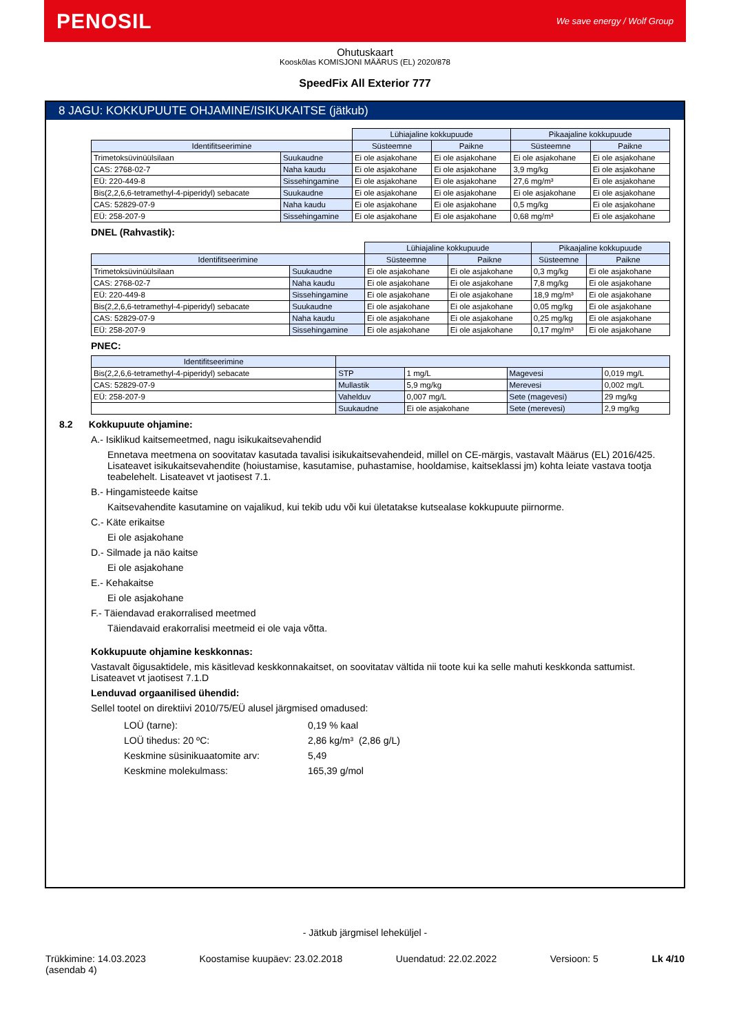PENOSIL
We save energy / Wolf Group
Ohutuskaart
Kooskõlas KOMISJONI MÄÄRUS (EL) 2020/878
SpeedFix All Exterior 777
8 JAGU: KOKKUPUUTE OHJAMINE/ISIKUKAITSE (jätkub)
| | | Lühiajaline kokkupuude | | Pikaajaline kokkupuude | |
| --- | --- | --- | --- | --- | --- |
| Identifitseerimine | | Süsteemne | Paikne | Süsteemne | Paikne |
| Trimetoksüvinüülsilaan | Suukaudne | Ei ole asjakohane | Ei ole asjakohane | Ei ole asjakohane | Ei ole asjakohane |
| CAS: 2768-02-7 | Naha kaudu | Ei ole asjakohane | Ei ole asjakohane | 3,9 mg/kg | Ei ole asjakohane |
| EÜ: 220-449-8 | Sissehingamine | Ei ole asjakohane | Ei ole asjakohane | 27,6 mg/m³ | Ei ole asjakohane |
| Bis(2,2,6,6-tetramethyl-4-piperidyl) sebacate | Suukaudne | Ei ole asjakohane | Ei ole asjakohane | Ei ole asjakohane | Ei ole asjakohane |
| CAS: 52829-07-9 | Naha kaudu | Ei ole asjakohane | Ei ole asjakohane | 0,5 mg/kg | Ei ole asjakohane |
| EÜ: 258-207-9 | Sissehingamine | Ei ole asjakohane | Ei ole asjakohane | 0,68 mg/m³ | Ei ole asjakohane |
DNEL (Rahvastik):
| | | Lühiajaline kokkupuude | | Pikaajaline kokkupuude | |
| --- | --- | --- | --- | --- | --- |
| Identifitseerimine | | Süsteemne | Paikne | Süsteemne | Paikne |
| Trimetoksüvinüülsilaan | Suukaudne | Ei ole asjakohane | Ei ole asjakohane | 0,3 mg/kg | Ei ole asjakohane |
| CAS: 2768-02-7 | Naha kaudu | Ei ole asjakohane | Ei ole asjakohane | 7,8 mg/kg | Ei ole asjakohane |
| EÜ: 220-449-8 | Sissehingamine | Ei ole asjakohane | Ei ole asjakohane | 18,9 mg/m³ | Ei ole asjakohane |
| Bis(2,2,6,6-tetramethyl-4-piperidyl) sebacate | Suukaudne | Ei ole asjakohane | Ei ole asjakohane | 0,05 mg/kg | Ei ole asjakohane |
| CAS: 52829-07-9 | Naha kaudu | Ei ole asjakohane | Ei ole asjakohane | 0,25 mg/kg | Ei ole asjakohane |
| EÜ: 258-207-9 | Sissehingamine | Ei ole asjakohane | Ei ole asjakohane | 0,17 mg/m³ | Ei ole asjakohane |
PNEC:
| Identifitseerimine | | | | |
| --- | --- | --- | --- | --- |
| Bis(2,2,6,6-tetramethyl-4-piperidyl) sebacate | STP | 1 mg/L | Magevesi | 0,019 mg/L |
| CAS: 52829-07-9 | Mullastik | 5,9 mg/kg | Merevesi | 0,002 mg/L |
| EÜ: 258-207-9 | Vahelduv | 0,007 mg/L | Sete (magevesi) | 29 mg/kg |
| | Suukaudne | Ei ole asjakohane | Sete (merevesi) | 2,9 mg/kg |
8.2 Kokkupuute ohjamine:
A.- Isiklikud kaitsemeetmed, nagu isikukaitsevahendid
Ennetava meetmena on soovitatav kasutada tavalisi isikukaitsevahendeid, millel on CE-märgis, vastavalt Määrus (EL) 2016/425. Lisateavet isikukaitsevahendite (hoiustamise, kasutamise, puhastamise, hooldamise, kaitseklassi jm) kohta leiate vastava tootja teabelehelt. Lisateavet vt jaotisest 7.1.
B.- Hingamisteede kaitse
Kaitsevahendite kasutamine on vajalikud, kui tekib udu või kui ületatakse kutsealase kokkupuute piirnorme.
C.- Käte erikaitse
Ei ole asjakohane
D.- Silmade ja näo kaitse
Ei ole asjakohane
E.- Kehakaitse
Ei ole asjakohane
F.- Täiendavad erakorralised meetmed
Täiendavaid erakorralisi meetmeid ei ole vaja võtta.
Kokkupuute ohjamine keskkonnas:
Vastavalt õigusaktidele, mis käsitlevad keskkonnakaitset, on soovitatav vältida nii toote kui ka selle mahuti keskkonda sattumist. Lisateavet vt jaotisest 7.1.D
Lenduvad orgaanilised ühendid:
Sellel tootel on direktiivi 2010/75/EÜ alusel järgmised omadused:
| LOÜ (tarne): | 0,19 % kaal |
| LOÜ tihedus: 20 ºC: | 2,86 kg/m³ (2,86 g/L) |
| Keskmine süsinikuaatomite arv: | 5,49 |
| Keskmine molekulmass: | 165,39 g/mol |
- Jätkub järgmisel leheküljel -
Trükkimine: 14.03.2023
(asendab 4)
Koostamise kuupäev: 23.02.2018 Uuendatud: 22.02.2022 Versioon: 5 Lk 4/10